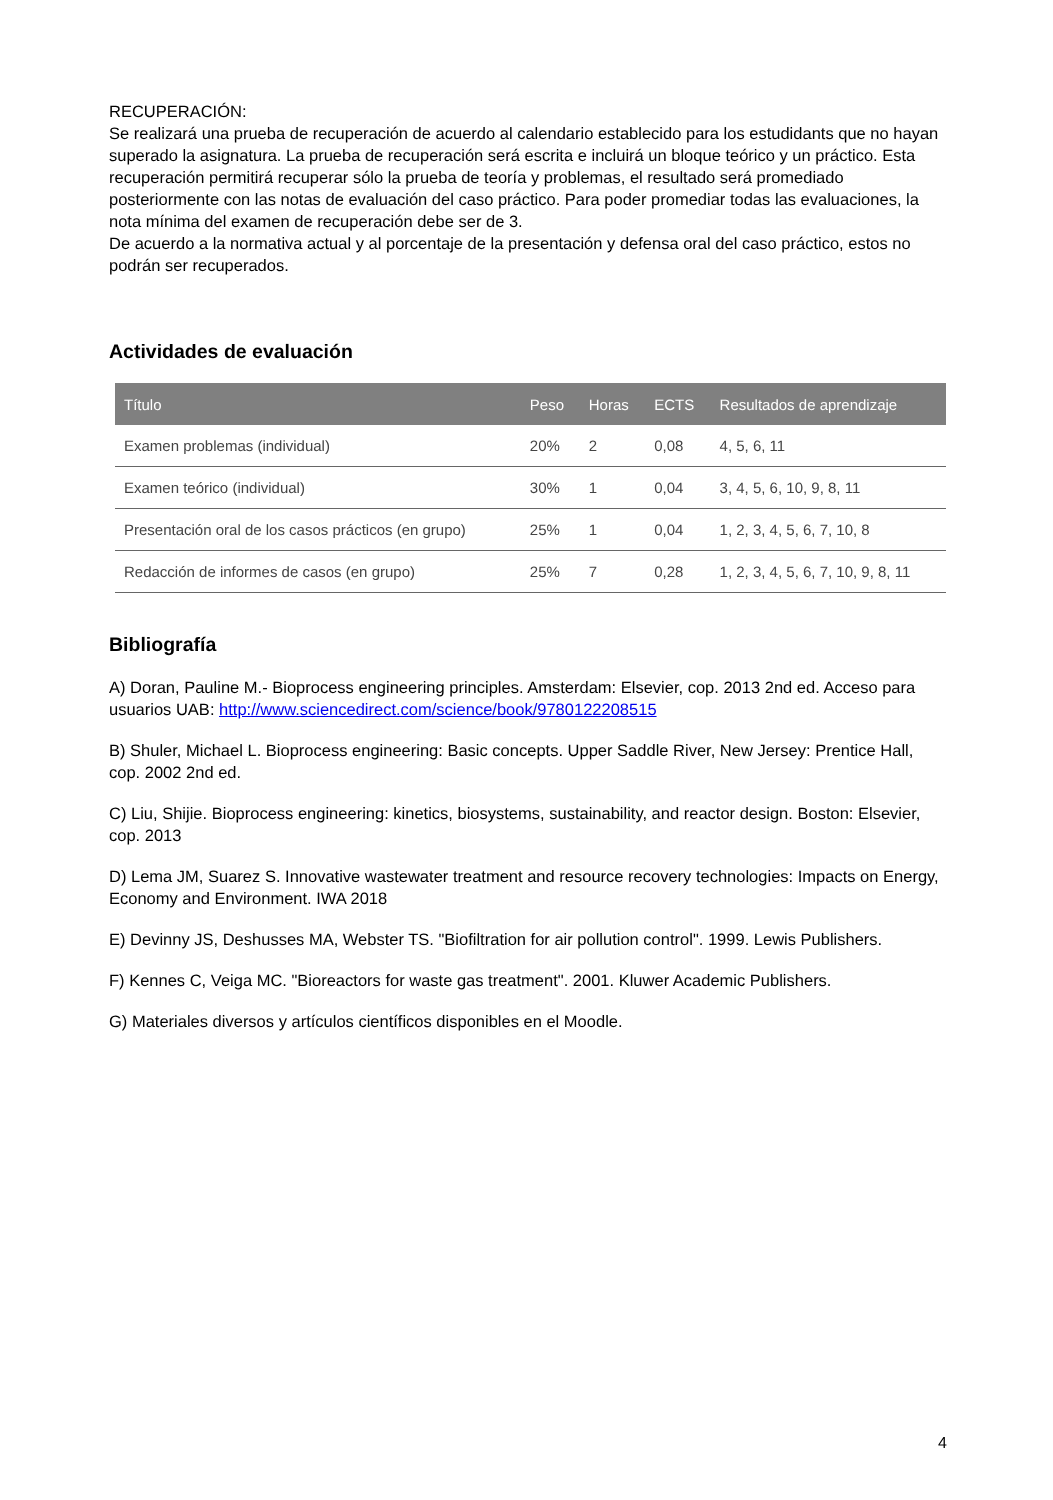RECUPERACIÓN:
Se realizará una prueba de recuperación de acuerdo al calendario establecido para los estudidants que no hayan superado la asignatura. La prueba de recuperación será escrita e incluirá un bloque teórico y un práctico. Esta recuperación permitirá recuperar sólo la prueba de teoría y problemas, el resultado será promediado posteriormente con las notas de evaluación del caso práctico. Para poder promediar todas las evaluaciones, la nota mínima del examen de recuperación debe ser de 3.
De acuerdo a la normativa actual y al porcentaje de la presentación y defensa oral del caso práctico, estos no podrán ser recuperados.
Actividades de evaluación
| Título | Peso | Horas | ECTS | Resultados de aprendizaje |
| --- | --- | --- | --- | --- |
| Examen problemas (individual) | 20% | 2 | 0,08 | 4, 5, 6, 11 |
| Examen teórico (individual) | 30% | 1 | 0,04 | 3, 4, 5, 6, 10, 9, 8, 11 |
| Presentación oral de los casos prácticos (en grupo) | 25% | 1 | 0,04 | 1, 2, 3, 4, 5, 6, 7, 10, 8 |
| Redacción de informes de casos (en grupo) | 25% | 7 | 0,28 | 1, 2, 3, 4, 5, 6, 7, 10, 9, 8, 11 |
Bibliografía
A) Doran, Pauline M.- Bioprocess engineering principles. Amsterdam: Elsevier, cop. 2013 2nd ed. Acceso para usuarios UAB: http://www.sciencedirect.com/science/book/9780122208515
B) Shuler, Michael L. Bioprocess engineering: Basic concepts. Upper Saddle River, New Jersey: Prentice Hall, cop. 2002 2nd ed.
C) Liu, Shijie. Bioprocess engineering: kinetics, biosystems, sustainability, and reactor design. Boston: Elsevier, cop. 2013
D) Lema JM, Suarez S. Innovative wastewater treatment and resource recovery technologies: Impacts on Energy, Economy and Environment. IWA 2018
E) Devinny JS, Deshusses MA, Webster TS. "Biofiltration for air pollution control". 1999. Lewis Publishers.
F) Kennes C, Veiga MC. "Bioreactors for waste gas treatment". 2001. Kluwer Academic Publishers.
G) Materiales diversos y artículos científicos disponibles en el Moodle.
4